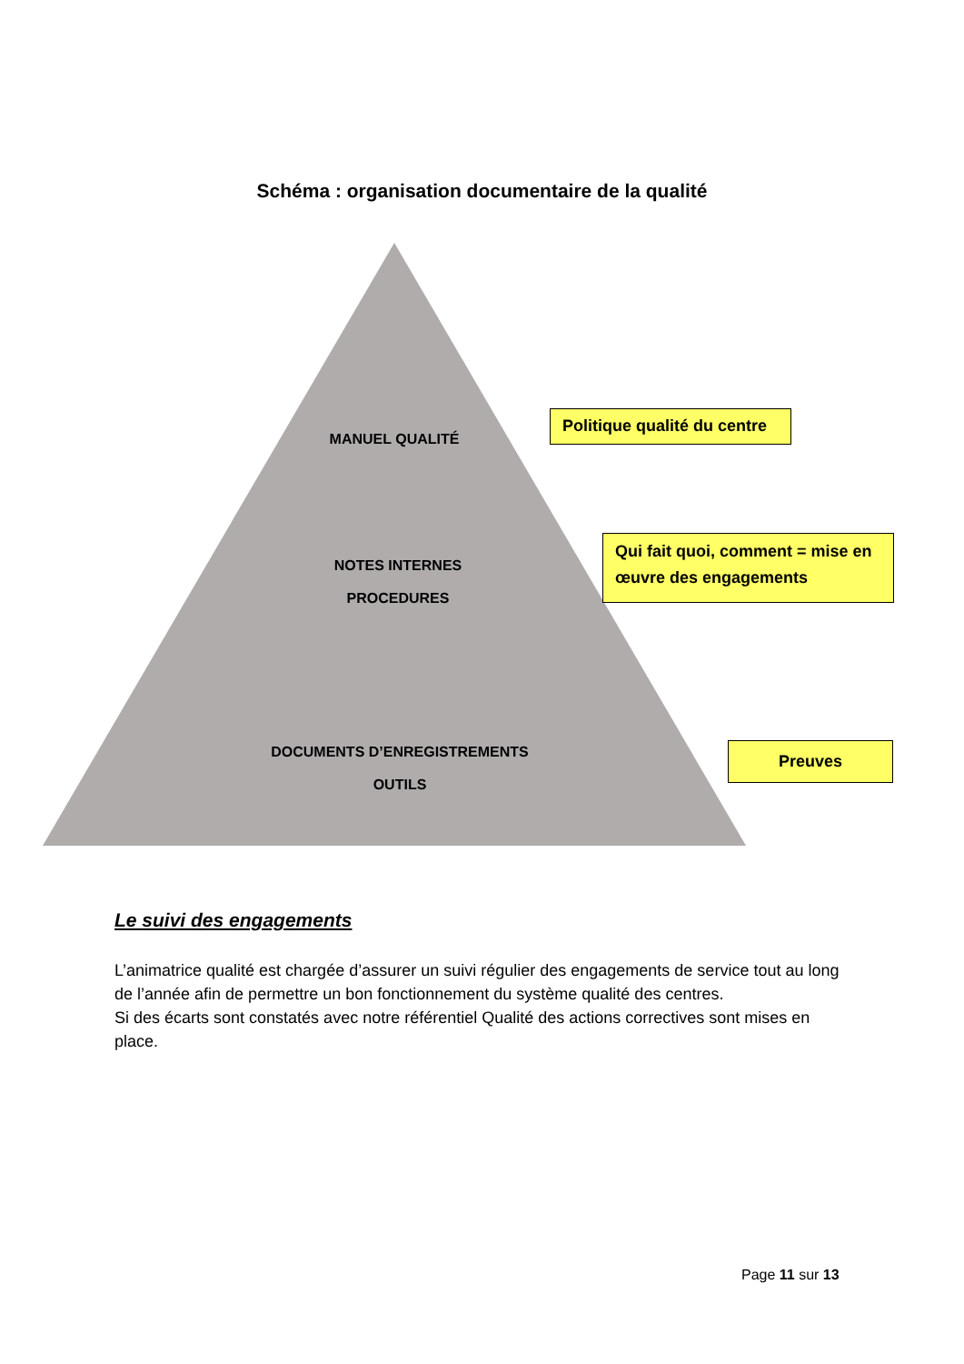Schéma : organisation documentaire de la qualité
MANUEL QUALITÉ
NOTES INTERNES
PROCEDURES
DOCUMENTS D’ENREGISTREMENTS
OUTILS
Politique qualité du centre
Qui fait quoi, comment = mise en œuvre des engagements
Preuves
Le suivi des engagements
L’animatrice qualité est chargée d’assurer un suivi régulier des engagements de service tout au long de l’année afin de permettre un bon fonctionnement du système qualité des centres.
Si des écarts sont constatés avec notre référentiel Qualité des actions correctives sont mises en place.
Page 11 sur 13